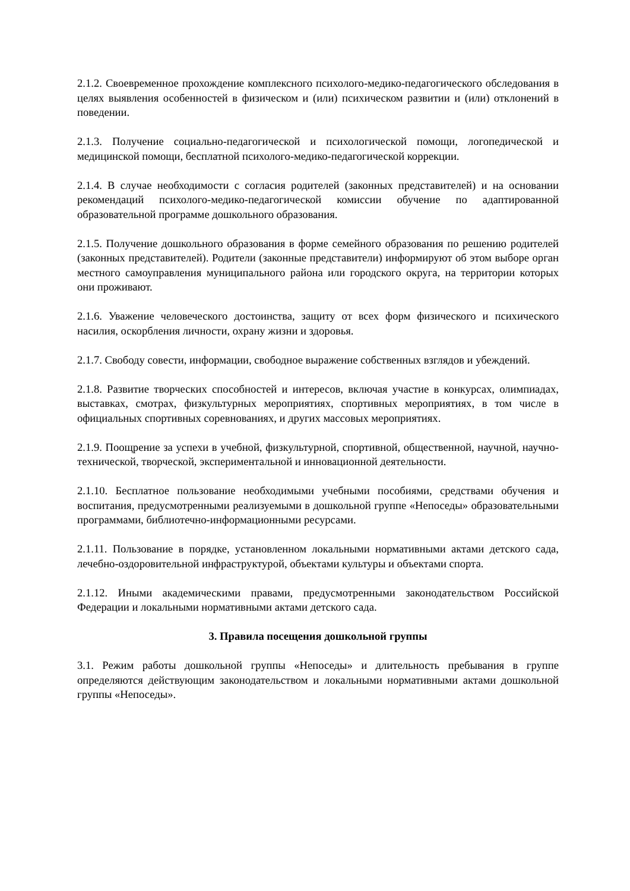2.1.2. Своевременное прохождение комплексного психолого-медико-педагогического обследования в целях выявления особенностей в физическом и (или) психическом развитии и (или) отклонений в поведении.
2.1.3. Получение социально-педагогической и психологической помощи, логопедической и медицинской помощи, бесплатной психолого-медико-педагогической коррекции.
2.1.4. В случае необходимости с согласия родителей (законных представителей) и на основании рекомендаций психолого-медико-педагогической комиссии обучение по адаптированной образовательной программе дошкольного образования.
2.1.5. Получение дошкольного образования в форме семейного образования по решению родителей (законных представителей). Родители (законные представители) информируют об этом выборе орган местного самоуправления муниципального района или городского округа, на территории которых они проживают.
2.1.6. Уважение человеческого достоинства, защиту от всех форм физического и психического насилия, оскорбления личности, охрану жизни и здоровья.
2.1.7. Свободу совести, информации, свободное выражение собственных взглядов и убеждений.
2.1.8. Развитие творческих способностей и интересов, включая участие в конкурсах, олимпиадах, выставках, смотрах, физкультурных мероприятиях, спортивных мероприятиях, в том числе в официальных спортивных соревнованиях, и других массовых мероприятиях.
2.1.9. Поощрение за успехи в учебной, физкультурной, спортивной, общественной, научной, научно-технической, творческой, экспериментальной и инновационной деятельности.
2.1.10. Бесплатное пользование необходимыми учебными пособиями, средствами обучения и воспитания, предусмотренными реализуемыми в дошкольной группе «Непоседы» образовательными программами, библиотечно-информационными ресурсами.
2.1.11. Пользование в порядке, установленном локальными нормативными актами детского сада, лечебно-оздоровительной инфраструктурой, объектами культуры и объектами спорта.
2.1.12. Иными академическими правами, предусмотренными законодательством Российской Федерации и локальными нормативными актами детского сада.
3. Правила посещения дошкольной группы
3.1. Режим работы дошкольной группы «Непоседы» и длительность пребывания в группе определяются действующим законодательством и локальными нормативными актами дошкольной группы «Непоседы».